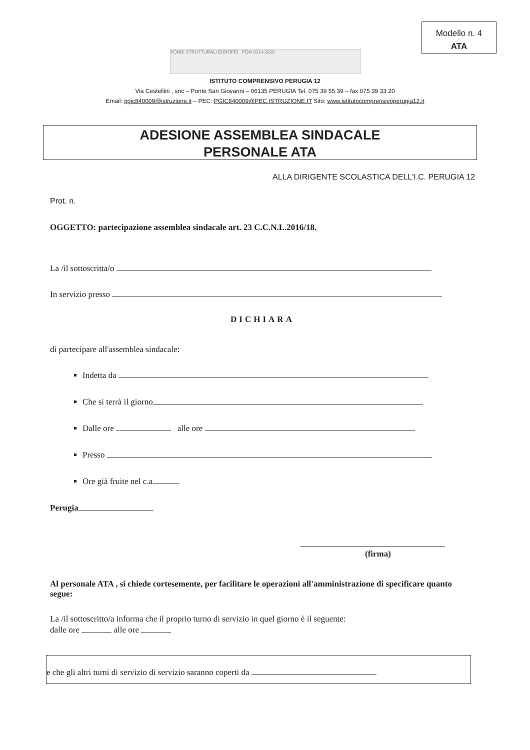Modello n. 4
ATA
FONDI STRUTTURALI EUROPEI PON 2014-2020
ISTITUTO COMPRENSIVO PERUGIA 12
Via Cestellini , snc – Ponte San Giovanni – 06135 PERUGIA Tel. 075 39 55 39 – fax 075 39 33 20
Email: pgic840009@istruzione.it – PEC: PGIC840009@PEC.ISTRUZIONE.IT Sito: www.istitutocomprensivoperugia12.it
ADESIONE ASSEMBLEA SINDACALE
PERSONALE ATA
ALLA DIRIGENTE SCOLASTICA DELL'I.C. PERUGIA 12
Prot. n.
OGGETTO: partecipazione assemblea sindacale art. 23 C.C.N.L.2016/18.
La /il sottoscritta/o
In servizio presso
DICHIARA
di partecipare all'assemblea sindacale:
Indetta da
Che si terrà il giorno
Dalle ore alle ore
Presso
Ore già fruite nel c.a.
Perugia
(firma)
Al personale ATA , si chiede cortesemente, per facilitare le operazioni all'amministrazione di specificare quanto segue:
La /il sottoscritto/a informa che il proprio turno di servizio in quel giorno è il seguente:
dalle ore alle ore
e che gli altri turni di servizio di servizio saranno coperti da